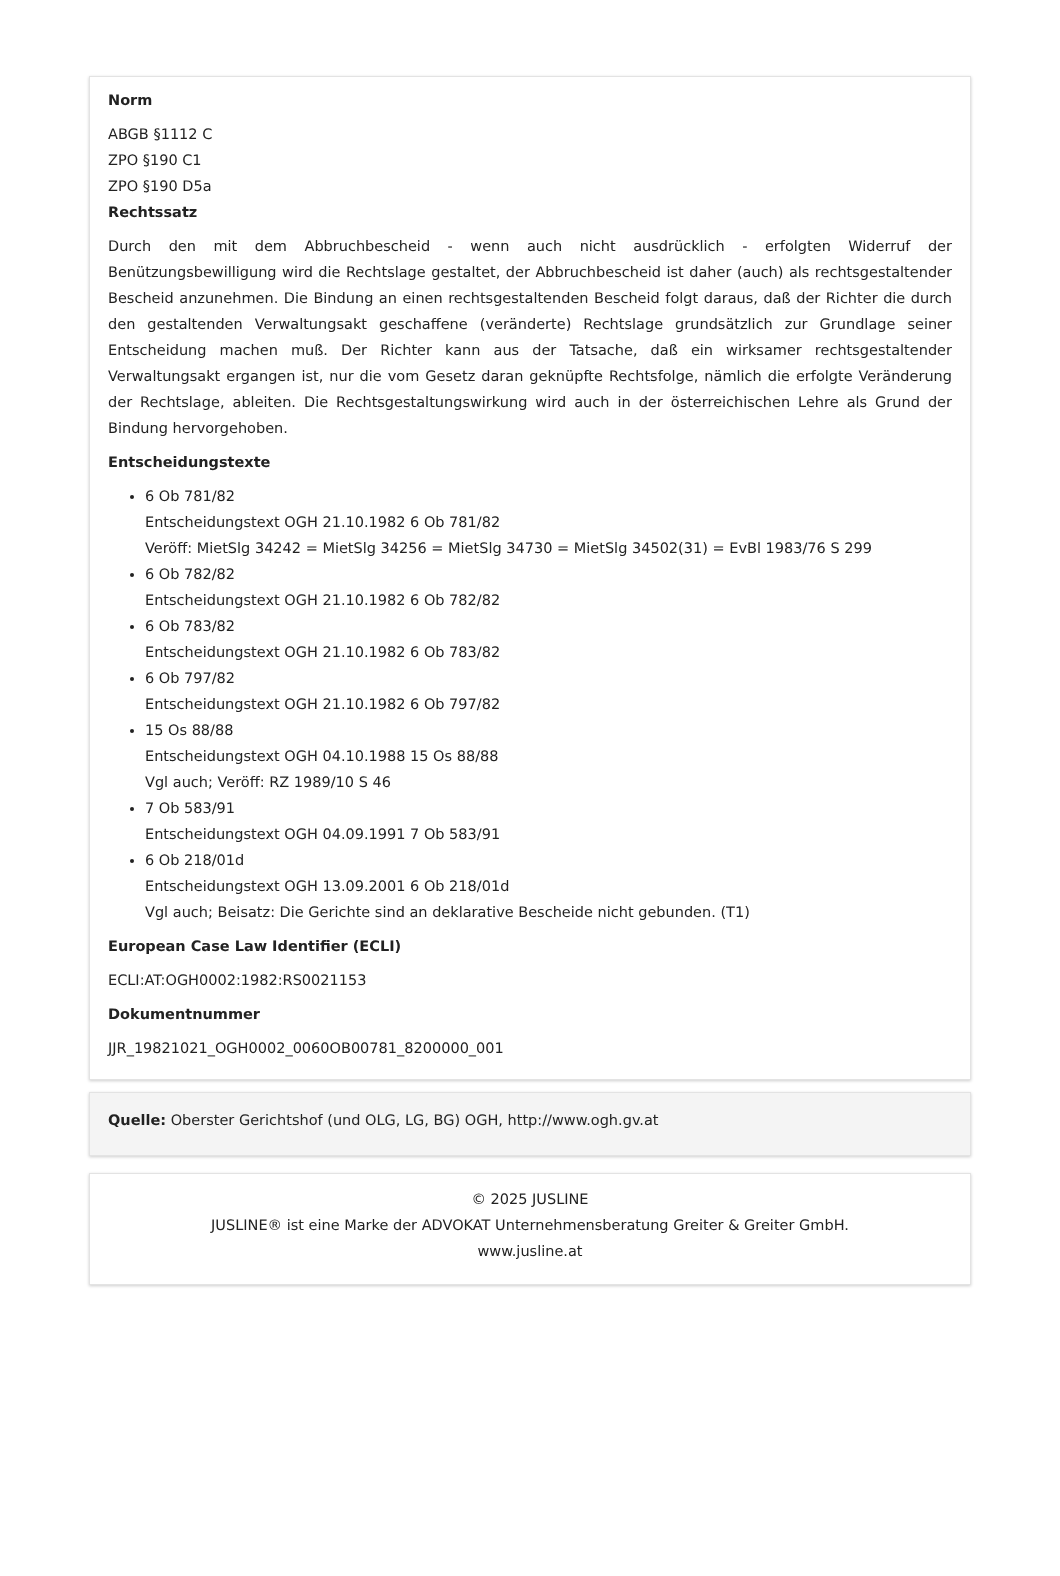Norm
ABGB §1112 C
ZPO §190 C1
ZPO §190 D5a
Rechtssatz
Durch den mit dem Abbruchbescheid - wenn auch nicht ausdrücklich - erfolgten Widerruf der Benützungsbewilligung wird die Rechtslage gestaltet, der Abbruchbescheid ist daher (auch) als rechtsgestaltender Bescheid anzunehmen. Die Bindung an einen rechtsgestaltenden Bescheid folgt daraus, daß der Richter die durch den gestaltenden Verwaltungsakt geschaffene (veränderte) Rechtslage grundsätzlich zur Grundlage seiner Entscheidung machen muß. Der Richter kann aus der Tatsache, daß ein wirksamer rechtsgestaltender Verwaltungsakt ergangen ist, nur die vom Gesetz daran geknüpfte Rechtsfolge, nämlich die erfolgte Veränderung der Rechtslage, ableiten. Die Rechtsgestaltungswirkung wird auch in der österreichischen Lehre als Grund der Bindung hervorgehoben.
Entscheidungstexte
6 Ob 781/82
Entscheidungstext OGH 21.10.1982 6 Ob 781/82
Veröff: MietSlg 34242 = MietSlg 34256 = MietSlg 34730 = MietSlg 34502(31) = EvBl 1983/76 S 299
6 Ob 782/82
Entscheidungstext OGH 21.10.1982 6 Ob 782/82
6 Ob 783/82
Entscheidungstext OGH 21.10.1982 6 Ob 783/82
6 Ob 797/82
Entscheidungstext OGH 21.10.1982 6 Ob 797/82
15 Os 88/88
Entscheidungstext OGH 04.10.1988 15 Os 88/88
Vgl auch; Veröff: RZ 1989/10 S 46
7 Ob 583/91
Entscheidungstext OGH 04.09.1991 7 Ob 583/91
6 Ob 218/01d
Entscheidungstext OGH 13.09.2001 6 Ob 218/01d
Vgl auch; Beisatz: Die Gerichte sind an deklarative Bescheide nicht gebunden. (T1)
European Case Law Identifier (ECLI)
ECLI:AT:OGH0002:1982:RS0021153
Dokumentnummer
JJR_19821021_OGH0002_0060OB00781_8200000_001
Quelle: Oberster Gerichtshof (und OLG, LG, BG) OGH, http://www.ogh.gv.at
© 2025 JUSLINE
JUSLINE® ist eine Marke der ADVOKAT Unternehmensberatung Greiter & Greiter GmbH.
www.jusline.at